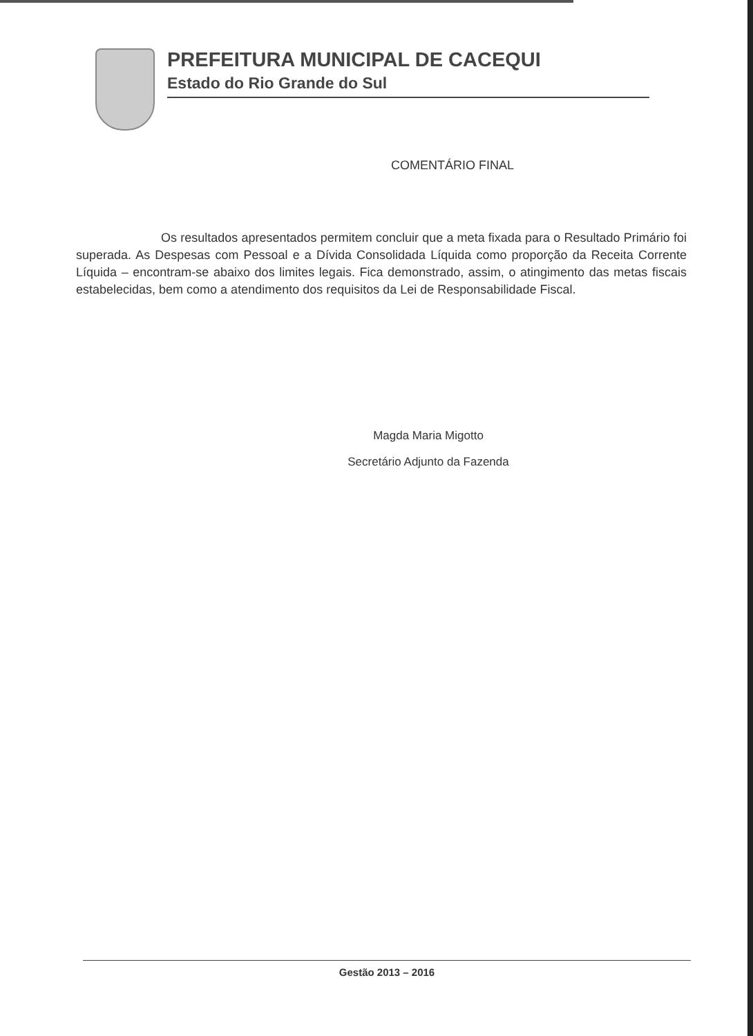PREFEITURA MUNICIPAL DE CACEQUI
Estado do Rio Grande do Sul
COMENTÁRIO FINAL
Os resultados apresentados permitem concluir que a meta fixada para o Resultado Primário foi superada. As Despesas com Pessoal e a Dívida Consolidada Líquida como proporção da Receita Corrente Líquida – encontram-se abaixo dos limites legais. Fica demonstrado, assim, o atingimento das metas fiscais estabelecidas, bem como a atendimento dos requisitos da Lei de Responsabilidade Fiscal.
Magda Maria Migotto
Secretário Adjunto da Fazenda
Gestão 2013 – 2016